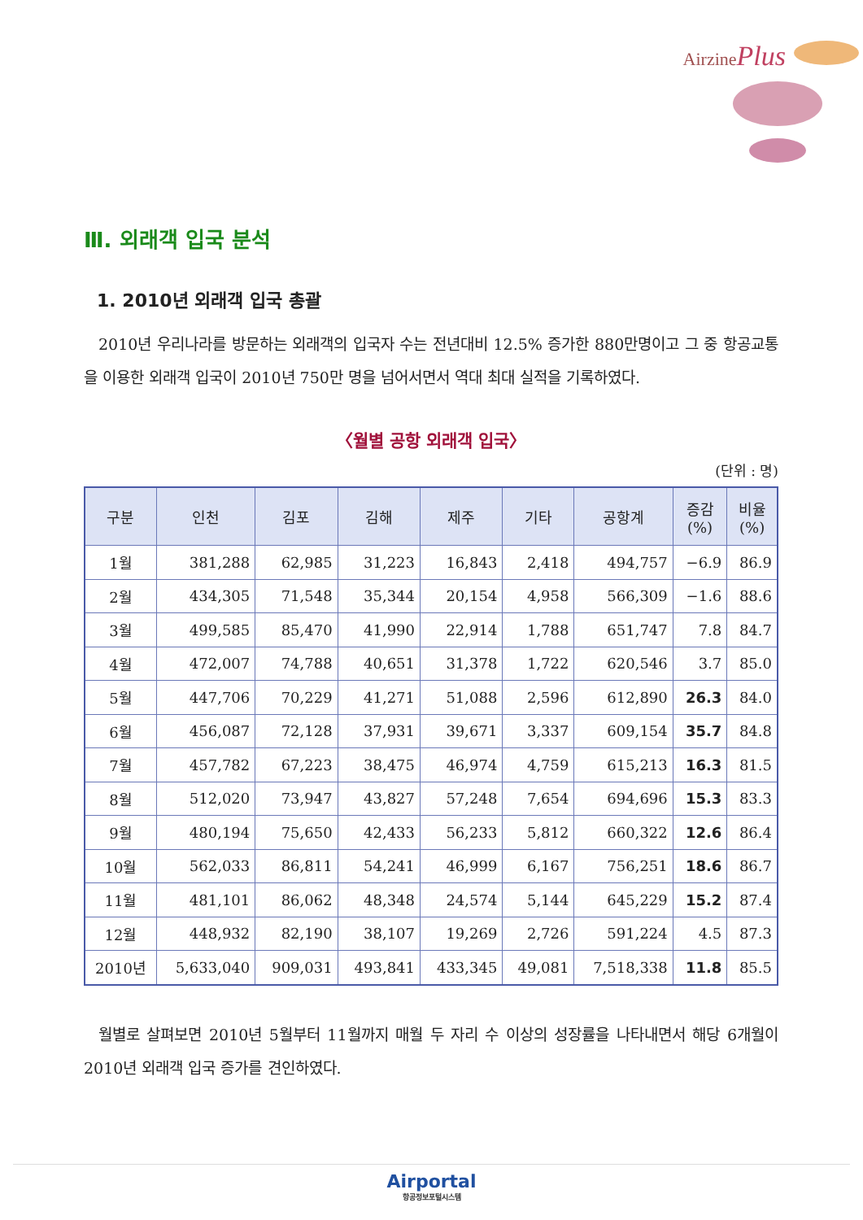AirzinePlus
Ⅲ. 외래객 입국 분석
1. 2010년 외래객 입국 총괄
2010년 우리나라를 방문하는 외래객의 입국자 수는 전년대비 12.5% 증가한 880만명이고 그 중 항공교통을 이용한 외래객 입국이 2010년 750만 명을 넘어서면서 역대 최대 실적을 기록하였다.
〈월별 공항 외래객 입국〉
(단위 : 명)
| 구분 | 인천 | 김포 | 김해 | 제주 | 기타 | 공항계 | 증감 (%) | 비율 (%) |
| --- | --- | --- | --- | --- | --- | --- | --- | --- |
| 1월 | 381,288 | 62,985 | 31,223 | 16,843 | 2,418 | 494,757 | −6.9 | 86.9 |
| 2월 | 434,305 | 71,548 | 35,344 | 20,154 | 4,958 | 566,309 | −1.6 | 88.6 |
| 3월 | 499,585 | 85,470 | 41,990 | 22,914 | 1,788 | 651,747 | 7.8 | 84.7 |
| 4월 | 472,007 | 74,788 | 40,651 | 31,378 | 1,722 | 620,546 | 3.7 | 85.0 |
| 5월 | 447,706 | 70,229 | 41,271 | 51,088 | 2,596 | 612,890 | 26.3 | 84.0 |
| 6월 | 456,087 | 72,128 | 37,931 | 39,671 | 3,337 | 609,154 | 35.7 | 84.8 |
| 7월 | 457,782 | 67,223 | 38,475 | 46,974 | 4,759 | 615,213 | 16.3 | 81.5 |
| 8월 | 512,020 | 73,947 | 43,827 | 57,248 | 7,654 | 694,696 | 15.3 | 83.3 |
| 9월 | 480,194 | 75,650 | 42,433 | 56,233 | 5,812 | 660,322 | 12.6 | 86.4 |
| 10월 | 562,033 | 86,811 | 54,241 | 46,999 | 6,167 | 756,251 | 18.6 | 86.7 |
| 11월 | 481,101 | 86,062 | 48,348 | 24,574 | 5,144 | 645,229 | 15.2 | 87.4 |
| 12월 | 448,932 | 82,190 | 38,107 | 19,269 | 2,726 | 591,224 | 4.5 | 87.3 |
| 2010년 | 5,633,040 | 909,031 | 493,841 | 433,345 | 49,081 | 7,518,338 | 11.8 | 85.5 |
월별로 살펴보면 2010년 5월부터 11월까지 매월 두 자리 수 이상의 성장률을 나타내면서 해당 6개월이 2010년 외래객 입국 증가를 견인하였다.
Airportal
항공정보포털시스템